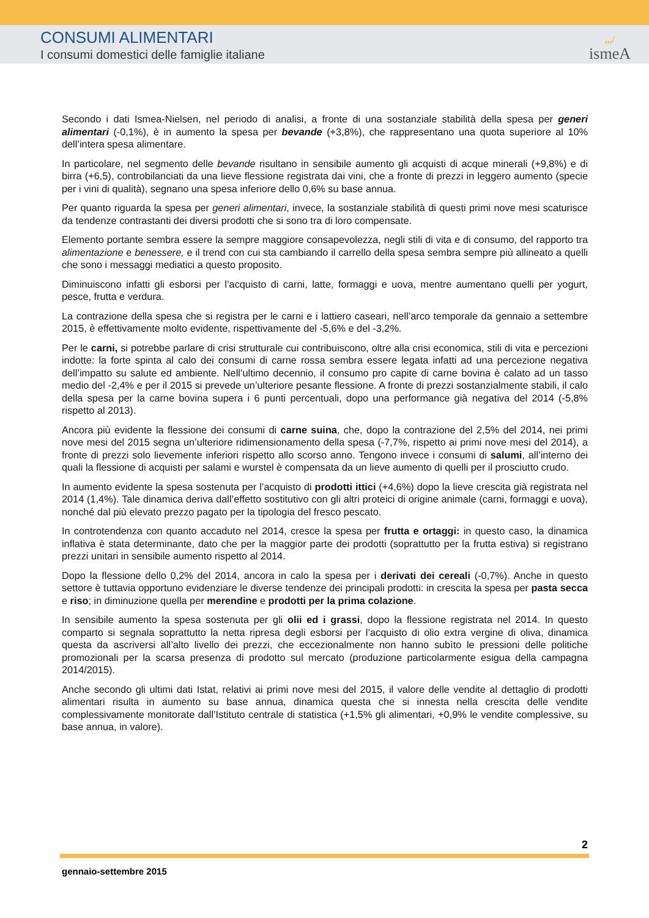CONSUMI ALIMENTARI
I consumi domestici delle famiglie italiane
,,,/
ismeA
Secondo i dati Ismea-Nielsen, nel periodo di analisi, a fronte di una sostanziale stabilità della spesa per generi alimentari (-0,1%), è in aumento la spesa per bevande (+3,8%), che rappresentano una quota superiore al 10% dell’intera spesa alimentare.
In particolare, nel segmento delle bevande risultano in sensibile aumento gli acquisti di acque minerali (+9,8%) e di birra (+6,5), controbilanciati da una lieve flessione registrata dai vini, che a fronte di prezzi in leggero aumento (specie per i vini di qualità), segnano una spesa inferiore dello 0,6% su base annua.
Per quanto riguarda la spesa per generi alimentari, invece, la sostanziale stabilità di questi primi nove mesi scaturisce da tendenze contrastanti dei diversi prodotti che si sono tra di loro compensate.
Elemento portante sembra essere la sempre maggiore consapevolezza, negli stili di vita e di consumo, del rapporto tra alimentazione e benessere, e il trend con cui sta cambiando il carrello della spesa sembra sempre più allineato a quelli che sono i messaggi mediatici a questo proposito.
Diminuiscono infatti gli esborsi per l’acquisto di carni, latte, formaggi e uova, mentre aumentano quelli per yogurt, pesce, frutta e verdura.
La contrazione della spesa che si registra per le carni e i lattiero caseari, nell’arco temporale da gennaio a settembre 2015, è effettivamente molto evidente, rispettivamente del -5,6% e del -3,2%.
Per le carni, si potrebbe parlare di crisi strutturale cui contribuiscono, oltre alla crisi economica, stili di vita e percezioni indotte: la forte spinta al calo dei consumi di carne rossa sembra essere legata infatti ad una percezione negativa dell’impatto su salute ed ambiente. Nell’ultimo decennio, il consumo pro capite di carne bovina è calato ad un tasso medio del -2,4% e per il 2015 si prevede un’ulteriore pesante flessione. A fronte di prezzi sostanzialmente stabili, il calo della spesa per la carne bovina supera i 6 punti percentuali, dopo una performance già negativa del 2014 (-5,8% rispetto al 2013).
Ancora più evidente la flessione dei consumi di carne suina, che, dopo la contrazione del 2,5% del 2014, nei primi nove mesi del 2015 segna un’ulteriore ridimensionamento della spesa (-7,7%, rispetto ai primi nove mesi del 2014), a fronte di prezzi solo lievemente inferiori rispetto allo scorso anno. Tengono invece i consumi di salumi, all’interno dei quali la flessione di acquisti per salami e wurstel è compensata da un lieve aumento di quelli per il prosciutto crudo.
In aumento evidente la spesa sostenuta per l’acquisto di prodotti ittici (+4,6%) dopo la lieve crescita già registrata nel 2014 (1,4%). Tale dinamica deriva dall’effetto sostitutivo con gli altri proteici di origine animale (carni, formaggi e uova), nonché dal più elevato prezzo pagato per la tipologia del fresco pescato.
In controtendenza con quanto accaduto nel 2014, cresce la spesa per frutta e ortaggi: in questo caso, la dinamica inflativa è stata determinante, dato che per la maggior parte dei prodotti (soprattutto per la frutta estiva) si registrano prezzi unitari in sensibile aumento rispetto al 2014.
Dopo la flessione dello 0,2% del 2014, ancora in calo la spesa per i derivati dei cereali (-0,7%). Anche in questo settore è tuttavia opportuno evidenziare le diverse tendenze dei principali prodotti: in crescita la spesa per pasta secca e riso; in diminuzione quella per merendine e prodotti per la prima colazione.
In sensibile aumento la spesa sostenuta per gli olii ed i grassi, dopo la flessione registrata nel 2014. In questo comparto si segnala soprattutto la netta ripresa degli esborsi per l’acquisto di olio extra vergine di oliva, dinamica questa da ascriversi all’alto livello dei prezzi, che eccezionalmente non hanno subìto le pressioni delle politiche promozionali per la scarsa presenza di prodotto sul mercato (produzione particolarmente esigua della campagna 2014/2015).
Anche secondo gli ultimi dati Istat, relativi ai primi nove mesi del 2015, il valore delle vendite al dettaglio di prodotti alimentari risulta in aumento su base annua, dinamica questa che si innesta nella crescita delle vendite complessivamente monitorate dall’Istituto centrale di statistica (+1,5% gli alimentari, +0,9% le vendite complessive, su base annua, in valore).
2
gennaio-settembre 2015